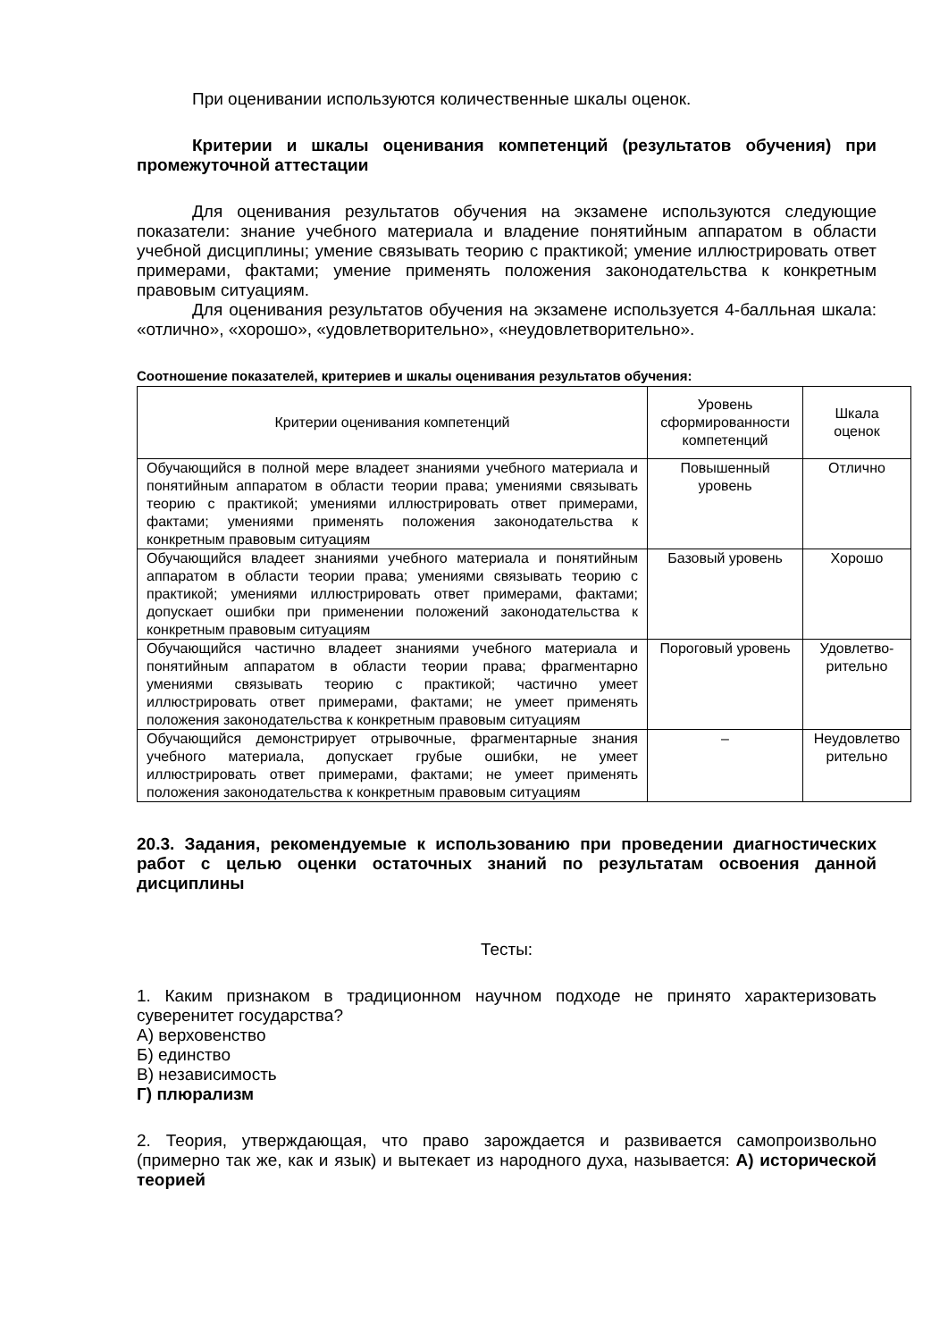При оценивании используются количественные шкалы оценок.
Критерии и шкалы оценивания компетенций (результатов обучения) при промежуточной аттестации
Для оценивания результатов обучения на экзамене используются следующие показатели: знание учебного материала и владение понятийным аппаратом в области учебной дисциплины; умение связывать теорию с практикой; умение иллюстрировать ответ примерами, фактами; умение применять положения законодательства к конкретным правовым ситуациям.
Для оценивания результатов обучения на экзамене используется 4-балльная шкала: «отлично», «хорошо», «удовлетворительно», «неудовлетворительно».
Соотношение показателей, критериев и шкалы оценивания результатов обучения:
| Критерии оценивания компетенций | Уровень сформированности компетенций | Шкала оценок |
| --- | --- | --- |
| Обучающийся в полной мере владеет знаниями учебного материала и понятийным аппаратом в области теории права; умениями связывать теорию с практикой; умениями иллюстрировать ответ примерами, фактами; умениями применять положения законодательства к конкретным правовым ситуациям | Повышенный уровень | Отлично |
| Обучающийся владеет знаниями учебного материала и понятийным аппаратом в области теории права; умениями связывать теорию с практикой; умениями иллюстрировать ответ примерами, фактами; допускает ошибки при применении положений законодательства к конкретным правовым ситуациям | Базовый уровень | Хорошо |
| Обучающийся частично владеет знаниями учебного материала и понятийным аппаратом в области теории права; фрагментарно умениями связывать теорию с практикой; частично умеет иллюстрировать ответ примерами, фактами; не умеет применять положения законодательства к конкретным правовым ситуациям | Пороговый уровень | Удовлетво-рительно |
| Обучающийся демонстрирует отрывочные, фрагментарные знания учебного материала, допускает грубые ошибки, не умеет иллюстрировать ответ примерами, фактами; не умеет применять положения законодательства к конкретным правовым ситуациям | – | Неудовлетво рительно |
20.3. Задания, рекомендуемые к использованию при проведении диагностических работ с целью оценки остаточных знаний по результатам освоения данной дисциплины
Тесты:
1. Каким признаком в традиционном научном подходе не принято характеризовать суверенитет государства?
А) верховенство
Б) единство
В) независимость
Г) плюрализм
2. Теория, утверждающая, что право зарождается и развивается самопроизвольно (примерно так же, как и язык) и вытекает из народного духа, называется: А) исторической теорией